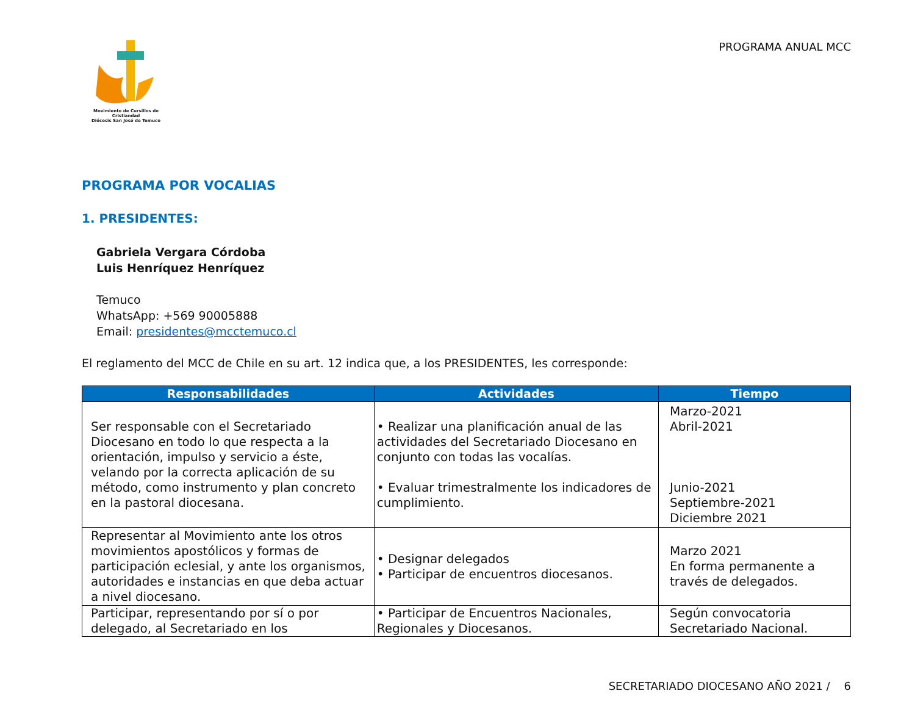Movimiento de Cursillos de Cristiandad
Diócesis San José de Temuco
PROGRAMA ANUAL MCC
PROGRAMA POR VOCALIAS
1. PRESIDENTES:
Gabriela Vergara Córdoba
Luis Henríquez Henríquez
Temuco
WhatsApp: +569 90005888
Email: presidentes@mcctemuco.cl
El reglamento del MCC de Chile en su art. 12 indica que, a los PRESIDENTES, les corresponde:
| Responsabilidades | Actividades | Tiempo |
| --- | --- | --- |
| Ser responsable con el Secretariado Diocesano en todo lo que respecta a la orientación, impulso y servicio a éste, velando por la correcta aplicación de su método, como instrumento y plan concreto en la pastoral diocesana. | • Realizar una planificación anual de las actividades del Secretariado Diocesano en conjunto con todas las vocalías. • Evaluar trimestralmente los indicadores de cumplimiento. | Marzo-2021 Abril-2021 Junio-2021 Septiembre-2021 Diciembre 2021 |
| Representar al Movimiento ante los otros movimientos apostólicos y formas de participación eclesial, y ante los organismos, autoridades e instancias en que deba actuar a nivel diocesano. | • Designar delegados • Participar de encuentros diocesanos. | Marzo 2021 En forma permanente a través de delegados. |
| Participar, representando por sí o por delegado, al Secretariado en los | • Participar de Encuentros Nacionales, Regionales y Diocesanos. | Según convocatoria Secretariado Nacional. |
SECRETARIADO DIOCESANO AÑO 2021 / 6